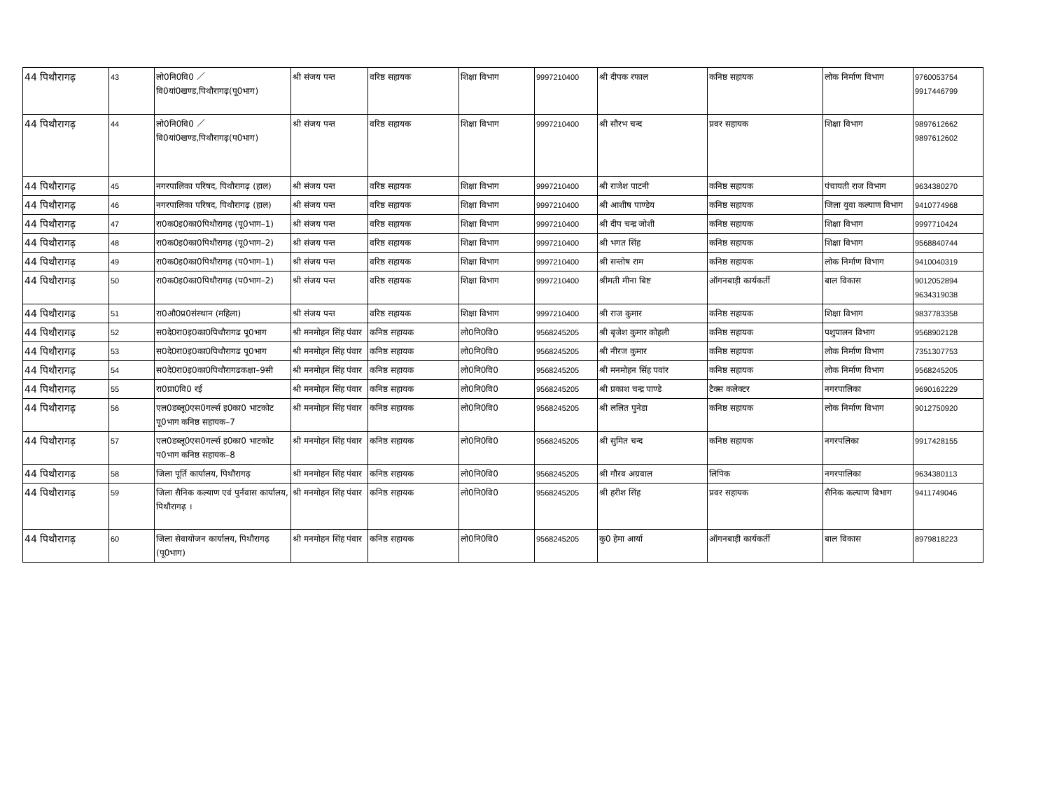| 44 पिथौरागढ़ | 43 | लो0नि0वि0 ／वि0यां0खण्ड,पिथौरागढ़(पू0भाग) | श्री संजय पन्त | वरिष्ठ सहायक | शिक्षा विभाग | 9997210400 | श्री दीपक रफाल | कनिष्ठ सहायक | लोक निर्माण विभाग | 9760053754 9917446799 |
| 44 पिथौरागढ़ | 44 | लो0नि0वि0 ／वि0यां0खण्ड,पिथौरागढ़(प0भाग) | श्री संजय पन्त | वरिष्ठ सहायक | शिक्षा विभाग | 9997210400 | श्री सौरभ चन्द | प्रवर सहायक | शिक्षा विभाग | 9897612662 9897612602 |
| 44 पिथौरागढ़ | 45 | नगरपालिका परिषद, पिथौरागढ़ (हाल) | श्री संजय पन्त | वरिष्ठ सहायक | शिक्षा विभाग | 9997210400 | श्री राजेश पाटनी | कनिष्ठ सहायक | पंचायती राज विभाग | 9634380270 |
| 44 पिथौरागढ़ | 46 | नगरपालिका परिषद, पिथौरागढ़ (हाल) | श्री संजय पन्त | वरिष्ठ सहायक | शिक्षा विभाग | 9997210400 | श्री आशीष पाण्डेय | कनिष्ठ सहायक | जिला युवा कल्याण विभाग | 9410774968 |
| 44 पिथौरागढ़ | 47 | रा0क0इ0का0पिथौरागढ़ (पू0भाग–1) | श्री संजय पन्त | वरिष्ठ सहायक | शिक्षा विभाग | 9997210400 | श्री दीप चन्द्र जोशी | कनिष्ठ सहायक | शिक्षा विभाग | 9997710424 |
| 44 पिथौरागढ़ | 48 | रा0क0इ0का0पिथौरागढ़ (पू0भाग–2) | श्री संजय पन्त | वरिष्ठ सहायक | शिक्षा विभाग | 9997210400 | श्री भगत सिंह | कनिष्ठ सहायक | शिक्षा विभाग | 9568840744 |
| 44 पिथौरागढ़ | 49 | रा0क0इ0का0पिथौरागढ़ (प0भाग–1) | श्री संजय पन्त | वरिष्ठ सहायक | शिक्षा विभाग | 9997210400 | श्री सन्तोष राम | कनिष्ठ सहायक | लोक निर्माण विभाग | 9410040319 |
| 44 पिथौरागढ़ | 50 | रा0क0इ0का0पिथौरागढ़ (प0भाग–2) | श्री संजय पन्त | वरिष्ठ सहायक | शिक्षा विभाग | 9997210400 | श्रीमती मीना बिष्ट | ऑगनबाड़ी कार्यकर्ती | बाल विकास | 9012052894 9634319038 |
| 44 पिथौरागढ़ | 51 | रा0औ0प्र0संस्थान (महिला) | श्री संजय पन्त | वरिष्ठ सहायक | शिक्षा विभाग | 9997210400 | श्री राज कुमार | कनिष्ठ सहायक | शिक्षा विभाग | 9837783358 |
| 44 पिथौरागढ़ | 52 | स0दे0रा0इ0का0पिथौरागढ पू0भाग | श्री मनमोहन सिंह पंवार | कनिष्ठ सहायक | लो0नि0वि0 | 9568245205 | श्री बृजेश कुमार कोहली | कनिष्ठ सहायक | पशुपालन विभाग | 9568902128 |
| 44 पिथौरागढ़ | 53 | स0दे0रा0इ0का0पिथौरागढ पू0भाग | श्री मनमोहन सिंह पंवार | कनिष्ठ सहायक | लो0नि0वि0 | 9568245205 | श्री नीरज कुमार | कनिष्ठ सहायक | लोक निर्माण विभाग | 7351307753 |
| 44 पिथौरागढ़ | 54 | स0दे0रा0इ0का0पिथौरागढकक्षा–9सी | श्री मनमोहन सिंह पंवार | कनिष्ठ सहायक | लो0नि0वि0 | 9568245205 | श्री मनमोहन सिंह पवांर | कनिष्ठ सहायक | लोक निर्माण विभाग | 9568245205 |
| 44 पिथौरागढ़ | 55 | रा0प्रा0वि0 रई | श्री मनमोहन सिंह पंवार | कनिष्ठ सहायक | लो0नि0वि0 | 9568245205 | श्री प्रकाश चन्द्र पाण्डे | टैक्स कलेक्टर | नगरपालिका | 9690162229 |
| 44 पिथौरागढ़ | 56 | एल0डब्लू0एस0गर्ल्स इ0का0 भाटकोट पू0भाग कनिष्ठ सहायक–7 | श्री मनमोहन सिंह पंवार | कनिष्ठ सहायक | लो0नि0वि0 | 9568245205 | श्री ललित पुनेडा | कनिष्ठ सहायक | लोक निर्माण विभाग | 9012750920 |
| 44 पिथौरागढ़ | 57 | एल0डब्लू0एस0गर्ल्स इ0का0 भाटकोट प0भाग कनिष्ठ सहायक–8 | श्री मनमोहन सिंह पंवार | कनिष्ठ सहायक | लो0नि0वि0 | 9568245205 | श्री सुमित चन्द | कनिष्ठ सहायक | नगरपलिका | 9917428155 |
| 44 पिथौरागढ़ | 58 | जिला पूर्ति कार्यालय, पिथौरागढ़ | श्री मनमोहन सिंह पंवार | कनिष्ठ सहायक | लो0नि0वि0 | 9568245205 | श्री गौरव अग्रवाल | लिपिक | नगरपालिका | 9634380113 |
| 44 पिथौरागढ़ | 59 | जिला सैनिक कल्याण एवं पुर्नवास कार्यालय, पिथौरागढ़ । | श्री मनमोहन सिंह पंवार | कनिष्ठ सहायक | लो0नि0वि0 | 9568245205 | श्री हरीश सिंह | प्रवर सहायक | सैनिक कल्याण विभाग | 9411749046 |
| 44 पिथौरागढ़ | 60 | जिला सेवायोजन कार्यालय, पिथौरागढ़ (पू0भाग) | श्री मनमोहन सिंह पंवार | कनिष्ठ सहायक | लो0नि0वि0 | 9568245205 | कु0 हेमा आर्या | ऑगनबाड़ी कार्यकर्ती | बाल विकास | 8979818223 |